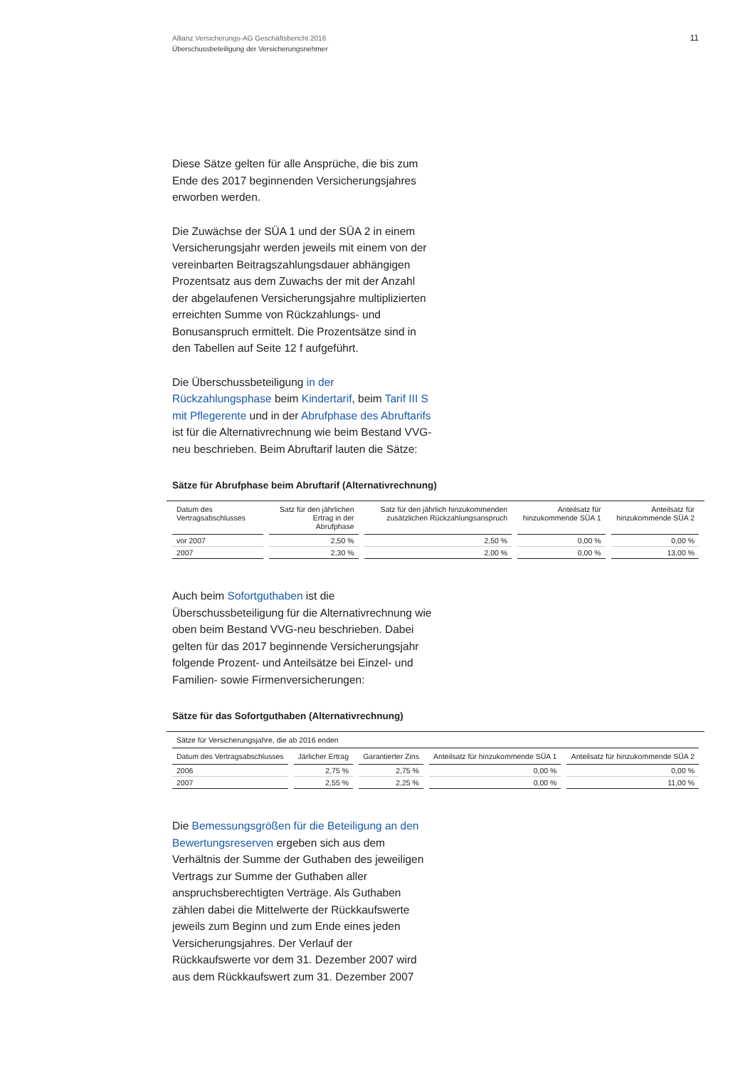Allianz Versicherungs-AG Geschäftsbericht 2016
Überschussbeteiligung der Versicherungsnehmer
11
Diese Sätze gelten für alle Ansprüche, die bis zum Ende des 2017 beginnenden Versicherungsjahres erworben werden.
Die Zuwächse der SÜA 1 und der SÜA 2 in einem Versicherungsjahr werden jeweils mit einem von der vereinbarten Beitragszahlungsdauer abhängigen Prozentsatz aus dem Zuwachs der mit der Anzahl der abgelaufenen Versicherungsjahre multiplizierten erreichten Summe von Rückzahlungs- und Bonusanspruch ermittelt. Die Prozentsätze sind in den Tabellen auf Seite 12 f aufgeführt.
Die Überschussbeteiligung in der Rückzahlungsphase beim Kindertarif, beim Tarif III S mit Pflegerente und in der Abrufphase des Abruftarifs ist für die Alternativrechnung wie beim Bestand VVG-neu beschrieben. Beim Abruftarif lauten die Sätze:
Sätze für Abrufphase beim Abruftarif (Alternativrechnung)
| Datum des Vertragsabschlusses | Satz für den jährlichen Ertrag in der Abrufphase | Satz für den jährlich hinzukommenden zusätzlichen Rückzahlungsanspruch | Anteilsatz für hinzukommende SÜA 1 | Anteilsatz für hinzukommende SÜA 2 |
| --- | --- | --- | --- | --- |
| vor 2007 | 2,50 % | 2,50 % | 0,00 % | 0,00 % |
| 2007 | 2,30 % | 2,00 % | 0,00 % | 13,00 % |
Auch beim Sofortguthaben ist die Überschussbeteiligung für die Alternativrechnung wie oben beim Bestand VVG-neu beschrieben. Dabei gelten für das 2017 beginnende Versicherungsjahr folgende Prozent- und Anteilsätze bei Einzel- und Familien- sowie Firmenversicherungen:
Sätze für das Sofortguthaben (Alternativrechnung)
| Sätze für Versicherungsjahre, die ab 2016 enden | | | | |
| --- | --- | --- | --- | --- |
| Datum des Vertragsabschlusses | Järlicher Ertrag | Garantierter Zins | Anteilsatz für hinzukommende SÜA 1 | Anteilsatz für hinzukommende SÜA 2 |
| 2006 | 2,75 % | 2,75 % | 0,00 % | 0,00 % |
| 2007 | 2,55 % | 2,25 % | 0,00 % | 11,00 % |
Die Bemessungsgrößen für die Beteiligung an den Bewertungsreserven ergeben sich aus dem Verhältnis der Summe der Guthaben des jeweiligen Vertrags zur Summe der Guthaben aller anspruchsberechtigten Verträge. Als Guthaben zählen dabei die Mittelwerte der Rückkaufswerte jeweils zum Beginn und zum Ende eines jeden Versicherungsjahres. Der Verlauf der Rückkaufswerte vor dem 31. Dezember 2007 wird aus dem Rückkaufswert zum 31. Dezember 2007